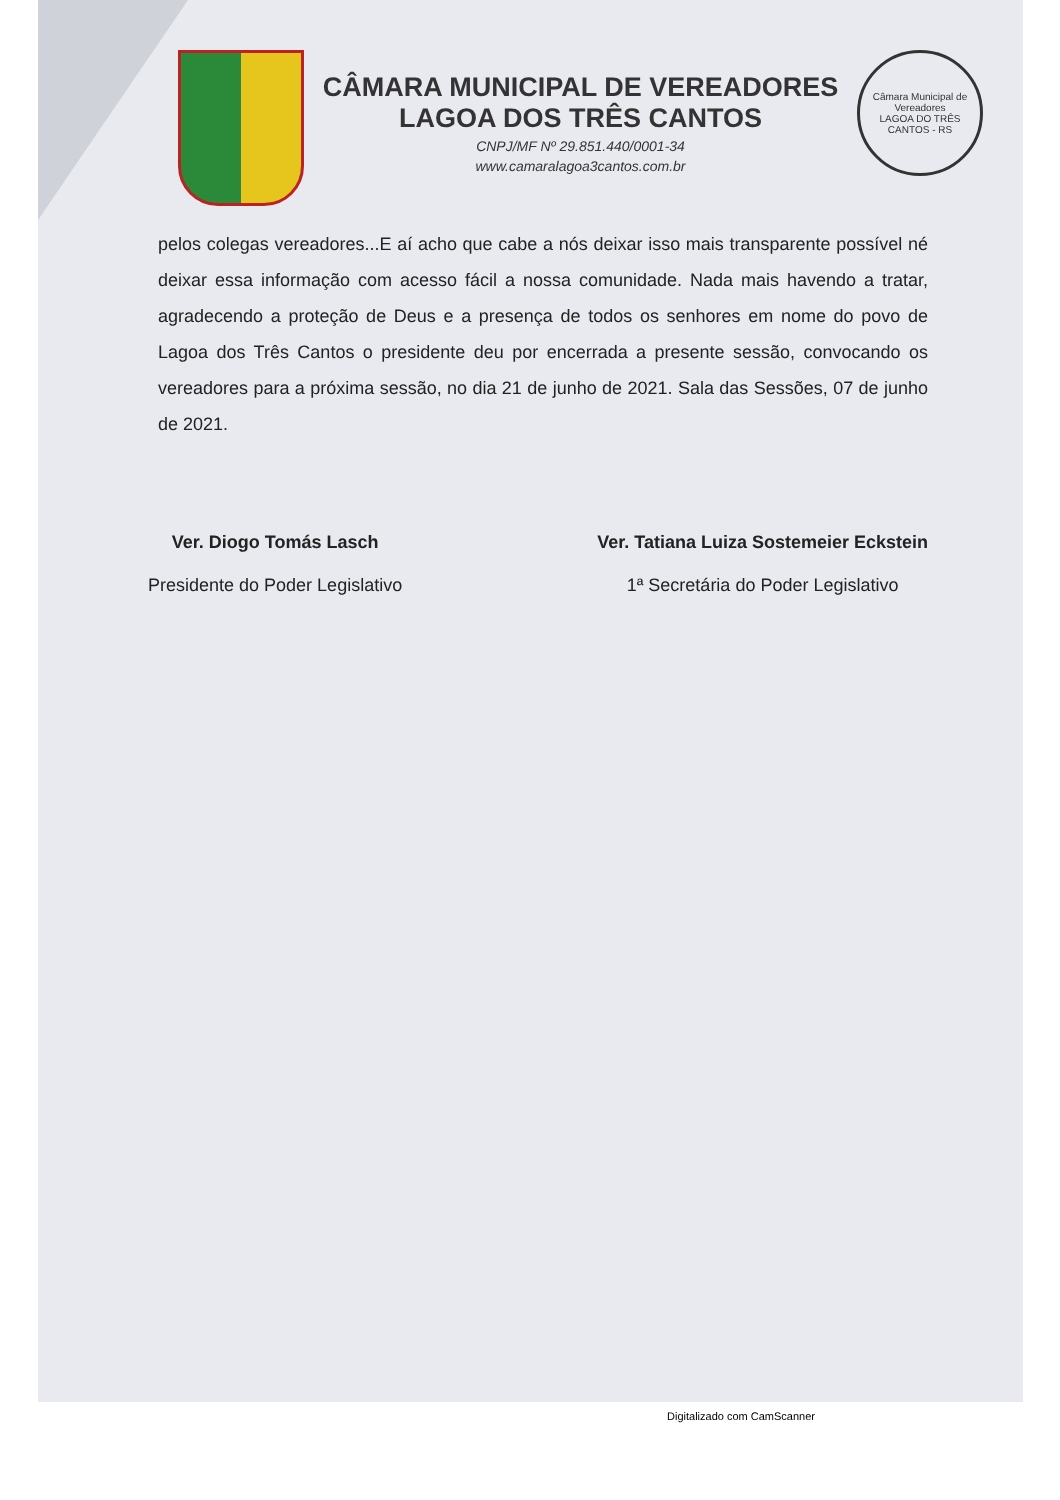CÂMARA MUNICIPAL DE VEREADORES
LAGOA DOS TRÊS CANTOS
CNPJ/MF Nº 29.851.440/0001-34
www.camaralagoa3cantos.com.br
Câmara Municipal de Vereadores
LAGOA DO TRÊS CANTOS - RS
pelos colegas vereadores...E aí acho que cabe a nós deixar isso mais transparente possível né deixar essa informação com acesso fácil a nossa comunidade. Nada mais havendo a tratar, agradecendo a proteção de Deus e a presença de todos os senhores em nome do povo de Lagoa dos Três Cantos o presidente deu por encerrada a presente sessão, convocando os vereadores para a próxima sessão, no dia 21 de junho de 2021. Sala das Sessões, 07 de junho de 2021.
Ver. Diogo Tomás Lasch
Presidente do Poder Legislativo
Ver. Tatiana Luiza Sostemeier Eckstein
1ª Secretária do Poder Legislativo
Digitalizado com CamScanner